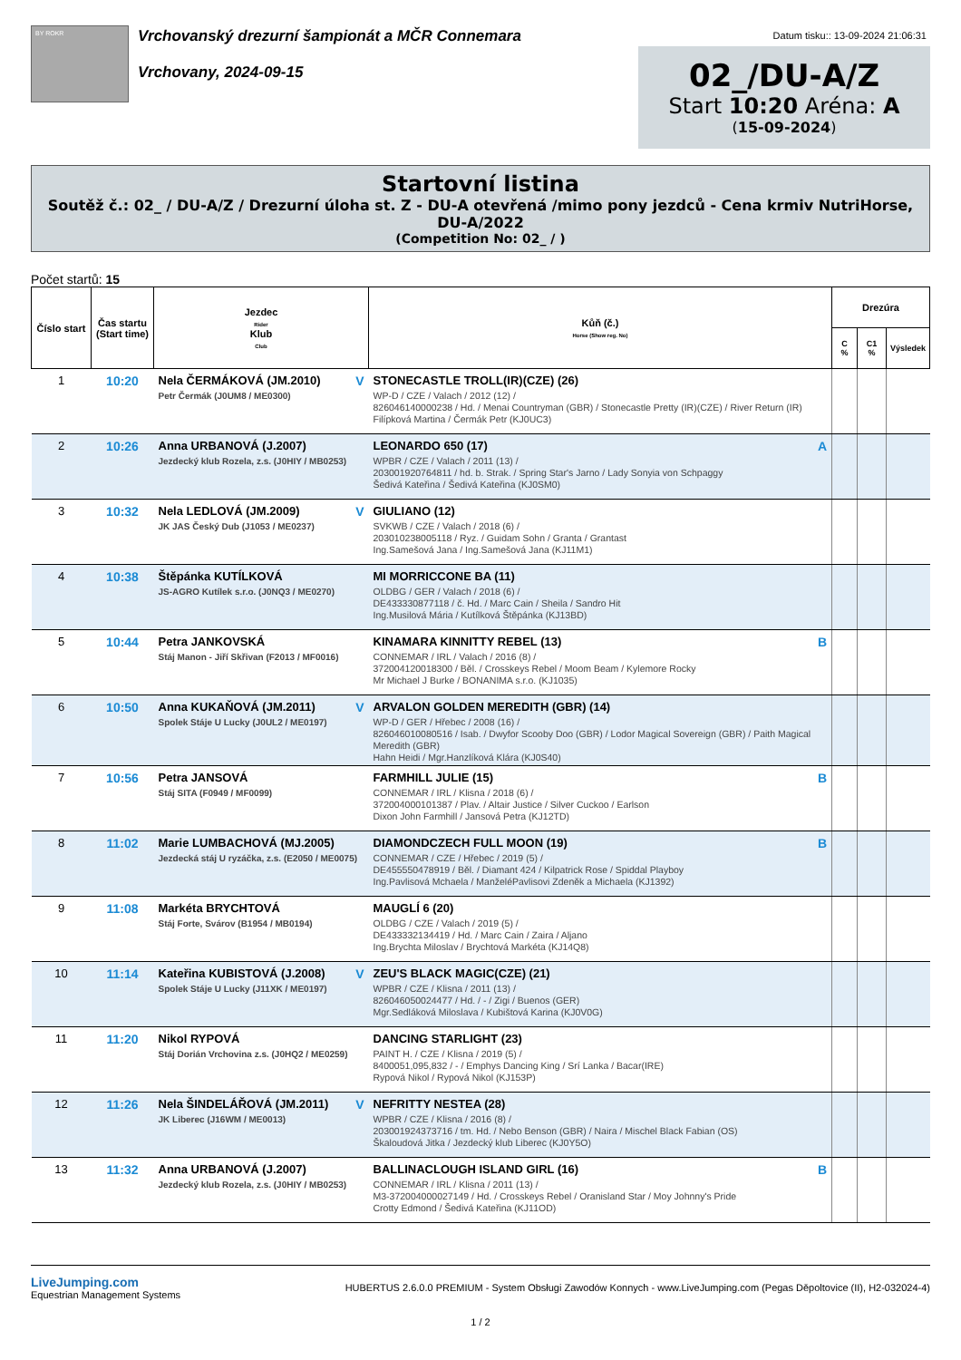BY ROKR
Vrchovanský drezurní šampionát a MČR Connemara
Vrchovany, 2024-09-15
Datum tisku:: 13-09-2024 21:06:31
02_/DU-A/Z
Start 10:20 Aréna: A
(15-09-2024)
Startovní listina
Soutěž č.: 02_ / DU-A/Z / Drezurní úloha st. Z - DU-A otevřená /mimo pony jezdců - Cena krmiv NutriHorse, DU-A/2022
(Competition No: 02_ / )
Počet startů: 15
| Číslo start | Čas startu (Start time) | Jezdec Rider Klub Club | Kůň (č.) Horse (Show reg. No) | Drezúra | | |
| --- | --- | --- | --- | --- | --- | --- |
| | | | | C % | C1 % | Výsledek |
| 1 | 10:20 | V Nela ČERMÁKOVÁ (JM.2010) Petr Čermák (J0UM8 / ME0300) | STONECASTLE TROLL(IR)(CZE) (26) WP-D / CZE / Valach / 2012 (12) / 826046140000238 / Hd. / Menai Countryman (GBR) / Stonecastle Pretty (IR)(CZE) / River Return (IR) Filípková Martina / Čermák Petr (KJ0UC3) | | | |
| 2 | 10:26 | Anna URBANOVÁ (J.2007) Jezdecký klub Rozela, z.s. (J0HIY / MB0253) | A LEONARDO 650 (17) WPBR / CZE / Valach / 2011 (13) / 203001920764811 / hd. b. Strak. / Spring Star's Jarno / Lady Sonyia von Schpaggy Šedivá Kateřina / Šedivá Kateřina (KJ0SM0) | | | |
| 3 | 10:32 | V Nela LEDLOVÁ (JM.2009) JK JAS Český Dub (J1053 / ME0237) | GIULIANO (12) SVKWB / CZE / Valach / 2018 (6) / 203010238005118 / Ryz. / Guidam Sohn / Granta / Grantast Ing.Samešová Jana / Ing.Samešová Jana (KJ11M1) | | | |
| 4 | 10:38 | Štěpánka KUTÍLKOVÁ JS-AGRO Kutílek s.r.o. (J0NQ3 / ME0270) | MI MORRICCONE BA (11) OLDBG / GER / Valach / 2018 (6) / DE433330877118 / č. Hd. / Marc Cain / Sheila / Sandro Hit Ing.Musilová Mária / Kutílková Štěpánka (KJ13BD) | | | |
| 5 | 10:44 | Petra JANKOVSKÁ Stáj Manon - Jiří Skřivan (F2013 / MF0016) | B KINAMARA KINNITTY REBEL (13) CONNEMAR / IRL / Valach / 2016 (8) / 372004120018300 / Běl. / Crosskeys Rebel / Moom Beam / Kylemore Rocky Mr Michael J Burke / BONANIMA s.r.o. (KJ1035) | | | |
| 6 | 10:50 | V Anna KUKAŇOVÁ (JM.2011) Spolek Stáje U Lucky (J0UL2 / ME0197) | ARVALON GOLDEN MEREDITH (GBR) (14) WP-D / GER / Hřebec / 2008 (16) / 826046010080516 / Isab. / Dwyfor Scooby Doo (GBR) / Lodor Magical Sovereign (GBR) / Paith Magical Meredith (GBR) Hahn Heidi / Mgr.Hanzlíková Klára (KJ0S40) | | | |
| 7 | 10:56 | Petra JANSOVÁ Stáj SITA (F0949 / MF0099) | B FARMHILL JULIE (15) CONNEMAR / IRL / Klisna / 2018 (6) / 372004000101387 / Plav. / Altair Justice / Silver Cuckoo / Earlson Dixon John Farmhill / Jansová Petra (KJ12TD) | | | |
| 8 | 11:02 | Marie LUMBACHOVÁ (MJ.2005) Jezdecká stáj U ryzáčka, z.s. (E2050 / ME0075) | B DIAMONDCZECH FULL MOON (19) CONNEMAR / CZE / Hřebec / 2019 (5) / DE455550478919 / Běl. / Diamant 424 / Kilpatrick Rose / Spiddal Playboy Ing.Pavlisová Mchaela / ManželéPavlisovi Zdeněk a Michaela (KJ1392) | | | |
| 9 | 11:08 | Markéta BRYCHTOVÁ Stáj Forte, Svárov (B1954 / MB0194) | MAUGLÍ 6 (20) OLDBG / CZE / Valach / 2019 (5) / DE433332134419 / Hd. / Marc Cain / Zaira / Aljano Ing.Brychta Miloslav / Brychtová Markéta (KJ14Q8) | | | |
| 10 | 11:14 | V Kateřina KUBISTOVÁ (J.2008) Spolek Stáje U Lucky (J11XK / ME0197) | ZEU'S BLACK MAGIC(CZE) (21) WPBR / CZE / Klisna / 2011 (13) / 826046050024477 / Hd. / - / Zigi / Buenos (GER) Mgr.Sedláková Miloslava / Kubištová Karina (KJ0V0G) | | | |
| 11 | 11:20 | Nikol RYPOVÁ Stáj Dorián Vrchovina z.s. (J0HQ2 / ME0259) | DANCING STARLIGHT (23) PAINT H. / CZE / Klisna / 2019 (5) / 8400051,095,832 / - / Emphys Dancing King / Srí Lanka / Bacar(IRE) Rypová Nikol / Rypová Nikol (KJ153P) | | | |
| 12 | 11:26 | V Nela ŠINDELÁŘOVÁ (JM.2011) JK Liberec (J16WM / ME0013) | NEFRITTY NESTEA (28) WPBR / CZE / Klisna / 2016 (8) / 203001924373716 / tm. Hd. / Nebo Benson (GBR) / Naira / Mischel Black Fabian (OS) Škaloudová Jitka / Jezdecký klub Liberec (KJ0Y5O) | | | |
| 13 | 11:32 | Anna URBANOVÁ (J.2007) Jezdecký klub Rozela, z.s. (J0HIY / MB0253) | B BALLINACLOUGH ISLAND GIRL (16) CONNEMAR / IRL / Klisna / 2011 (13) / M3-372004000027149 / Hd. / Crosskeys Rebel / Oranisland Star / Moy Johnny's Pride Crotty Edmond / Šedivá Kateřina (KJ11OD) | | | |
LiveJumping.com
Equestrian Management Systems
HUBERTUS 2.6.0.0 PREMIUM - System Obsługi Zawodów Konnych - www.LiveJumping.com (Pegas Děpoltovice (II), H2-032024-4)
1 / 2